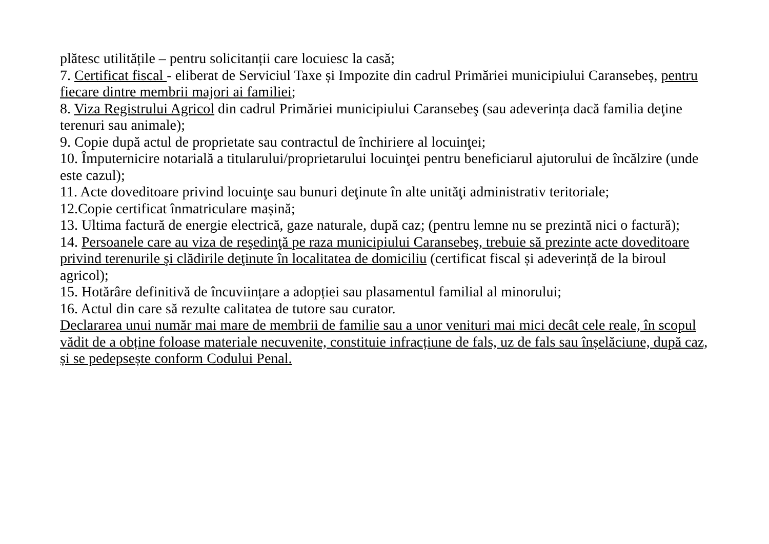plătesc utilitățile – pentru solicitanții care locuiesc la casă;
7. Certificat fiscal - eliberat de Serviciul Taxe și Impozite din cadrul Primăriei municipiului Caransebeș, pentru fiecare dintre membrii majori ai familiei;
8. Viza Registrului Agricol din cadrul Primăriei municipiului Caransebeş (sau adeverința dacă familia deţine terenuri sau animale);
9. Copie după actul de proprietate sau contractul de închiriere al locuinţei;
10. Împuternicire notarială a titularului/proprietarului locuinţei pentru beneficiarul ajutorului de încălzire (unde este cazul);
11. Acte doveditoare privind locuinţe sau bunuri deţinute în alte unităţi administrativ teritoriale;
12.Copie certificat înmatriculare mașină;
13. Ultima factură de energie electrică, gaze naturale, după caz; (pentru lemne nu se prezintă nici o factură);
14. Persoanele care au viza de reşedinţă pe raza municipiului Caransebeş, trebuie să prezinte acte doveditoare privind terenurile şi clădirile deţinute în localitatea de domiciliu (certificat fiscal și adeverință de la biroul agricol);
15. Hotărâre definitivă de încuviințare a adopției sau plasamentul familial al minorului;
16. Actul din care să rezulte calitatea de tutore sau curator.
Declararea unui număr mai mare de membrii de familie sau a unor venituri mai mici decât cele reale, în scopul vădit de a obține foloase materiale necuvenite, constituie infracțiune de fals, uz de fals sau înșelăciune, după caz, și se pedepsește conform Codului Penal.